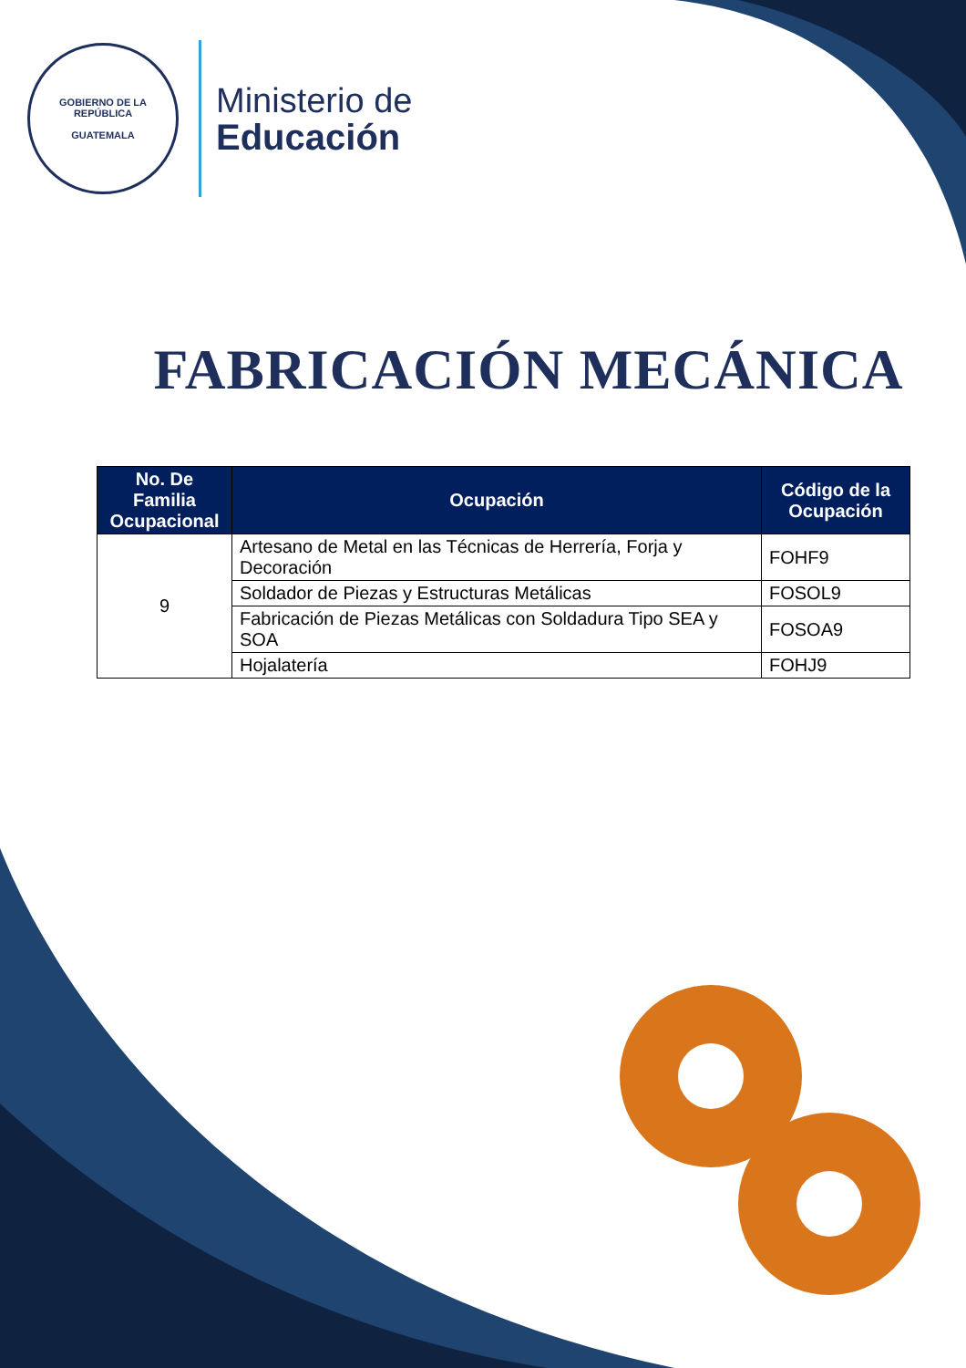GOBIERNO DE LA REPÚBLICA
GUATEMALA
Ministerio de
Educación
FABRICACIÓN MECÁNICA
| No. De Familia Ocupacional | Ocupación | Código de la Ocupación |
| --- | --- | --- |
| 9 | Artesano de Metal en las Técnicas de Herrería, Forja y Decoración | FOHF9 |
| | Soldador de Piezas y Estructuras Metálicas | FOSOL9 |
| | Fabricación de Piezas Metálicas con Soldadura Tipo SEA y SOA | FOSOA9 |
| | Hojalatería | FOHJ9 |